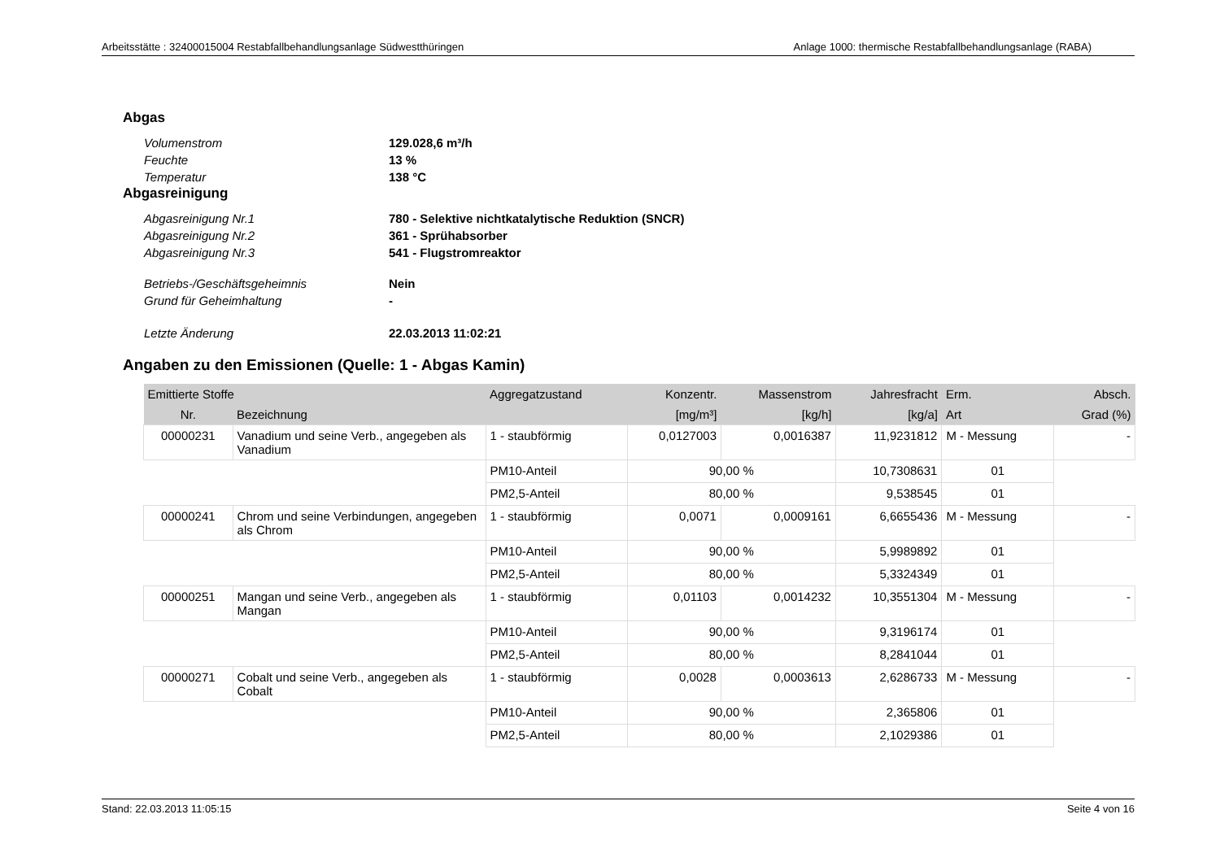Arbeitsstätte : 32400015004 Restabfallbehandlungsanlage Südwestthüringen Anlage 1000: thermische Restabfallbehandlungsanlage (RABA)
Abgas
Volumenstrom
129.028,6 m³/h
Feuchte
13 %
Temperatur
138 °C
Abgasreinigung
Abgasreinigung Nr.1
780 - Selektive nichtkatalytische Reduktion (SNCR)
Abgasreinigung Nr.2
361 - Sprühabsorber
Abgasreinigung Nr.3
541 - Flugstromreaktor
Betriebs-/Geschäftsgeheimnis
Nein
Grund für Geheimhaltung
-
Letzte Änderung
22.03.2013 11:02:21
Angaben zu den Emissionen (Quelle: 1 - Abgas Kamin)
| Emittierte Stoffe | | Aggregatzustand | Konzentr. | Massenstrom | Jahresfracht | Erm. | Absch. |
| --- | --- | --- | --- | --- | --- | --- | --- |
| Nr. | Bezeichnung | | [mg/m³] | [kg/h] | [kg/a] | Art | Grad (%) |
| 00000231 | Vanadium und seine Verb., angegeben als Vanadium | 1 - staubförmig | 0,0127003 | 0,0016387 | 11,9231812 | M - Messung | - |
| | | PM10-Anteil | 90,00 % | | 10,7308631 | 01 | |
| | | PM2,5-Anteil | 80,00 % | | 9,538545 | 01 | |
| 00000241 | Chrom und seine Verbindungen, angegeben als Chrom | 1 - staubförmig | 0,0071 | 0,0009161 | 6,6655436 | M - Messung | - |
| | | PM10-Anteil | 90,00 % | | 5,9989892 | 01 | |
| | | PM2,5-Anteil | 80,00 % | | 5,3324349 | 01 | |
| 00000251 | Mangan und seine Verb., angegeben als Mangan | 1 - staubförmig | 0,01103 | 0,0014232 | 10,3551304 | M - Messung | - |
| | | PM10-Anteil | 90,00 % | | 9,3196174 | 01 | |
| | | PM2,5-Anteil | 80,00 % | | 8,2841044 | 01 | |
| 00000271 | Cobalt und seine Verb., angegeben als Cobalt | 1 - staubförmig | 0,0028 | 0,0003613 | 2,6286733 | M - Messung | - |
| | | PM10-Anteil | 90,00 % | | 2,365806 | 01 | |
| | | PM2,5-Anteil | 80,00 % | | 2,1029386 | 01 | |
Stand: 22.03.2013 11:05:15 Seite 4 von 16